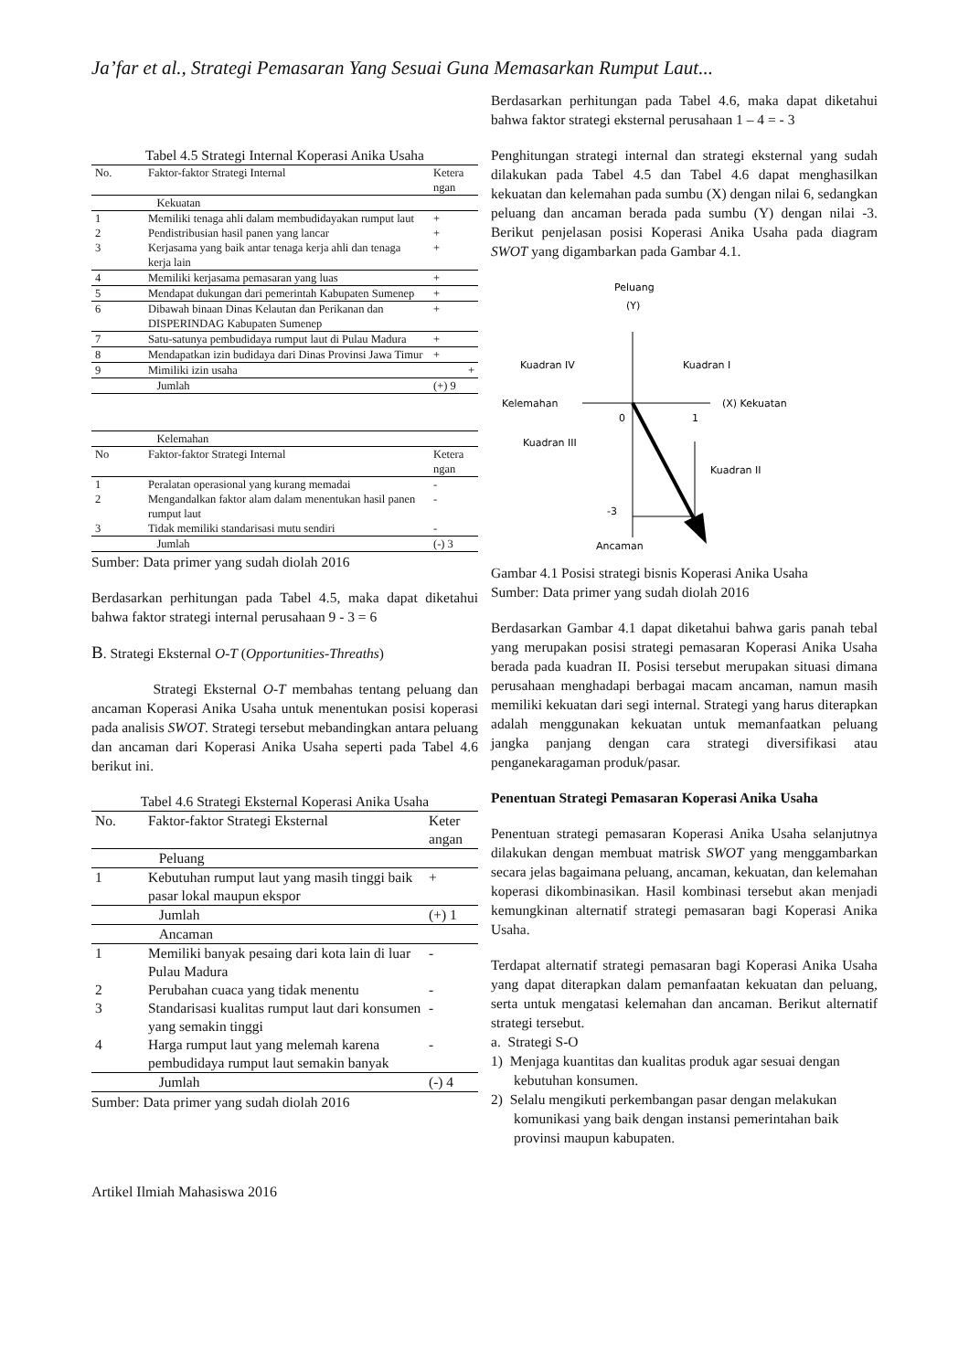Ja’far et al., Strategi Pemasaran Yang Sesuai Guna Memasarkan Rumput Laut...
Tabel 4.5 Strategi Internal Koperasi Anika Usaha
| No. | Faktor-faktor Strategi Internal | Ketera ngan |
| --- | --- | --- |
| | Kekuatan | |
| 1 | Memiliki tenaga ahli dalam membudidayakan rumput laut | + |
| 2 | Pendistribusian hasil panen yang lancar | + |
| 3 | Kerjasama yang baik antar tenaga kerja ahli dan tenaga kerja lain | + |
| 4 | Memiliki kerjasama pemasaran yang luas | + |
| 5 | Mendapat dukungan dari pemerintah Kabupaten Sumenep | + |
| 6 | Dibawah binaan Dinas Kelautan dan Perikanan dan DISPERINDAG Kabupaten Sumenep | + |
| 7 | Satu-satunya pembudidaya rumput laut di Pulau Madura | + |
| 8 | Mendapatkan izin budidaya dari Dinas Provinsi Jawa Timur | + |
| 9 | Mimiliki izin usaha | + |
| | Jumlah | (+) 9 |
| | Kelemahan | |
| No | Faktor-faktor Strategi Internal | Ketera ngan |
| 1 | Peralatan operasional yang kurang memadai | - |
| 2 | Mengandalkan faktor alam dalam menentukan hasil panen rumput laut | - |
| 3 | Tidak memiliki standarisasi mutu sendiri | - |
| | Jumlah | (-) 3 |
Sumber: Data primer yang sudah diolah 2016
Berdasarkan perhitungan pada Tabel 4.5, maka dapat diketahui bahwa faktor strategi internal perusahaan 9 - 3 = 6
B. Strategi Eksternal O-T (Opportunities-Threaths)
Strategi Eksternal O-T membahas tentang peluang dan ancaman Koperasi Anika Usaha untuk menentukan posisi koperasi pada analisis SWOT. Strategi tersebut mebandingkan antara peluang dan ancaman dari Koperasi Anika Usaha seperti pada Tabel 4.6 berikut ini.
Tabel 4.6 Strategi Eksternal Koperasi Anika Usaha
| No. | Faktor-faktor Strategi Eksternal | Keter angan |
| --- | --- | --- |
| | Peluang | |
| 1 | Kebutuhan rumput laut yang masih tinggi baik pasar lokal maupun ekspor | + |
| | Jumlah | (+) 1 |
| | Ancaman | |
| 1 | Memiliki banyak pesaing dari kota lain di luar Pulau Madura | - |
| 2 | Perubahan cuaca yang tidak menentu | - |
| 3 | Standarisasi kualitas rumput laut dari konsumen yang semakin tinggi | - |
| 4 | Harga rumput laut yang melemah karena pembudidaya rumput laut semakin banyak | - |
| | Jumlah | (-) 4 |
Sumber: Data primer yang sudah diolah 2016
Berdasarkan perhitungan pada Tabel 4.6, maka dapat diketahui bahwa faktor strategi eksternal perusahaan 1 – 4 = - 3
Penghitungan strategi internal dan strategi eksternal yang sudah dilakukan pada Tabel 4.5 dan Tabel 4.6 dapat menghasilkan kekuatan dan kelemahan pada sumbu (X) dengan nilai 6, sedangkan peluang dan ancaman berada pada sumbu (Y) dengan nilai -3. Berikut penjelasan posisi Koperasi Anika Usaha pada diagram SWOT yang digambarkan pada Gambar 4.1.
Peluang
(Y)
Kuadran IV
Kuadran I
Kelemahan
(X) Kekuatan
0
1
Kuadran III
Kuadran II
-3
Ancaman
Gambar 4.1 Posisi strategi bisnis Koperasi Anika Usaha
Sumber: Data primer yang sudah diolah 2016
Berdasarkan Gambar 4.1 dapat diketahui bahwa garis panah tebal yang merupakan posisi strategi pemasaran Koperasi Anika Usaha berada pada kuadran II. Posisi tersebut merupakan situasi dimana perusahaan menghadapi berbagai macam ancaman, namun masih memiliki kekuatan dari segi internal. Strategi yang harus diterapkan adalah menggunakan kekuatan untuk memanfaatkan peluang jangka panjang dengan cara strategi diversifikasi atau penganekaragaman produk/pasar.
Penentuan Strategi Pemasaran Koperasi Anika Usaha
Penentuan strategi pemasaran Koperasi Anika Usaha selanjutnya dilakukan dengan membuat matrisk SWOT yang menggambarkan secara jelas bagaimana peluang, ancaman, kekuatan, dan kelemahan koperasi dikombinasikan. Hasil kombinasi tersebut akan menjadi kemungkinan alternatif strategi pemasaran bagi Koperasi Anika Usaha.
Terdapat alternatif strategi pemasaran bagi Koperasi Anika Usaha yang dapat diterapkan dalam pemanfaatan kekuatan dan peluang, serta untuk mengatasi kelemahan dan ancaman. Berikut alternatif strategi tersebut.
a. Strategi S-O
1) Menjaga kuantitas dan kualitas produk agar sesuai dengan kebutuhan konsumen.
2) Selalu mengikuti perkembangan pasar dengan melakukan komunikasi yang baik dengan instansi pemerintahan baik provinsi maupun kabupaten.
Artikel Ilmiah Mahasiswa 2016